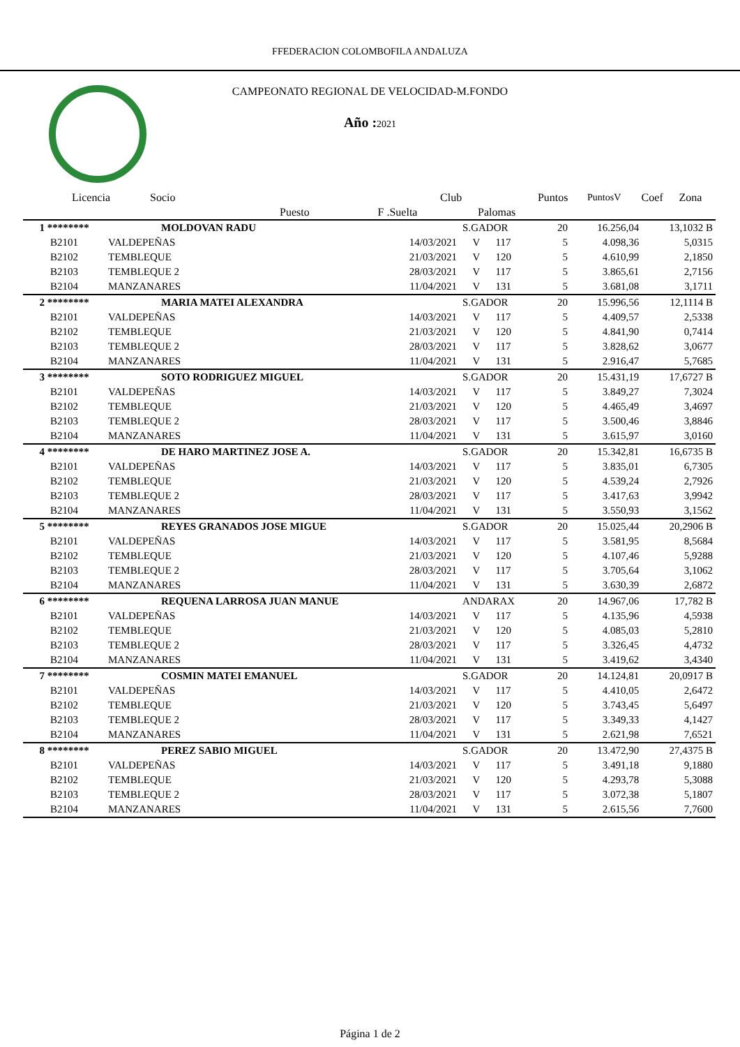FFEDERACION COLOMBOFILA ANDALUZA
CAMPEONATO REGIONAL DE VELOCIDAD-M.FONDO
Año : 2021
| Licencia | Socio | | Club | | Puntos | PuntosV | Coef | Zona |
| --- | --- | --- | --- | --- | --- | --- | --- | --- |
| | Puesto | F .Suelta | | Palomas | | | | |
| 1 ******** | MOLDOVAN RADU | | S.GADOR | | 20 | 16.256,04 | 13,1032 B |
| B2101 | VALDEPEÑAS | 14/03/2021 | V | 117 | 5 | 4.098,36 | 5,0315 |
| B2102 | TEMBLEQUE | 21/03/2021 | V | 120 | 5 | 4.610,99 | 2,1850 |
| B2103 | TEMBLEQUE 2 | 28/03/2021 | V | 117 | 5 | 3.865,61 | 2,7156 |
| B2104 | MANZANARES | 11/04/2021 | V | 131 | 5 | 3.681,08 | 3,1711 |
| 2 ******** | MARIA MATEI ALEXANDRA | | S.GADOR | | 20 | 15.996,56 | 12,1114 B |
| B2101 | VALDEPEÑAS | 14/03/2021 | V | 117 | 5 | 4.409,57 | 2,5338 |
| B2102 | TEMBLEQUE | 21/03/2021 | V | 120 | 5 | 4.841,90 | 0,7414 |
| B2103 | TEMBLEQUE 2 | 28/03/2021 | V | 117 | 5 | 3.828,62 | 3,0677 |
| B2104 | MANZANARES | 11/04/2021 | V | 131 | 5 | 2.916,47 | 5,7685 |
| 3 ******** | SOTO RODRIGUEZ MIGUEL | | S.GADOR | | 20 | 15.431,19 | 17,6727 B |
| B2101 | VALDEPEÑAS | 14/03/2021 | V | 117 | 5 | 3.849,27 | 7,3024 |
| B2102 | TEMBLEQUE | 21/03/2021 | V | 120 | 5 | 4.465,49 | 3,4697 |
| B2103 | TEMBLEQUE 2 | 28/03/2021 | V | 117 | 5 | 3.500,46 | 3,8846 |
| B2104 | MANZANARES | 11/04/2021 | V | 131 | 5 | 3.615,97 | 3,0160 |
| 4 ******** | DE HARO MARTINEZ JOSE A. | | S.GADOR | | 20 | 15.342,81 | 16,6735 B |
| B2101 | VALDEPEÑAS | 14/03/2021 | V | 117 | 5 | 3.835,01 | 6,7305 |
| B2102 | TEMBLEQUE | 21/03/2021 | V | 120 | 5 | 4.539,24 | 2,7926 |
| B2103 | TEMBLEQUE 2 | 28/03/2021 | V | 117 | 5 | 3.417,63 | 3,9942 |
| B2104 | MANZANARES | 11/04/2021 | V | 131 | 5 | 3.550,93 | 3,1562 |
| 5 ******** | REYES GRANADOS JOSE MIGUE | | S.GADOR | | 20 | 15.025,44 | 20,2906 B |
| B2101 | VALDEPEÑAS | 14/03/2021 | V | 117 | 5 | 3.581,95 | 8,5684 |
| B2102 | TEMBLEQUE | 21/03/2021 | V | 120 | 5 | 4.107,46 | 5,9288 |
| B2103 | TEMBLEQUE 2 | 28/03/2021 | V | 117 | 5 | 3.705,64 | 3,1062 |
| B2104 | MANZANARES | 11/04/2021 | V | 131 | 5 | 3.630,39 | 2,6872 |
| 6 ******** | REQUENA LARROSA JUAN MANUE | | ANDARAX | | 20 | 14.967,06 | 17,782 B |
| B2101 | VALDEPEÑAS | 14/03/2021 | V | 117 | 5 | 4.135,96 | 4,5938 |
| B2102 | TEMBLEQUE | 21/03/2021 | V | 120 | 5 | 4.085,03 | 5,2810 |
| B2103 | TEMBLEQUE 2 | 28/03/2021 | V | 117 | 5 | 3.326,45 | 4,4732 |
| B2104 | MANZANARES | 11/04/2021 | V | 131 | 5 | 3.419,62 | 3,4340 |
| 7 ******** | COSMIN MATEI EMANUEL | | S.GADOR | | 20 | 14.124,81 | 20,0917 B |
| B2101 | VALDEPEÑAS | 14/03/2021 | V | 117 | 5 | 4.410,05 | 2,6472 |
| B2102 | TEMBLEQUE | 21/03/2021 | V | 120 | 5 | 3.743,45 | 5,6497 |
| B2103 | TEMBLEQUE 2 | 28/03/2021 | V | 117 | 5 | 3.349,33 | 4,1427 |
| B2104 | MANZANARES | 11/04/2021 | V | 131 | 5 | 2.621,98 | 7,6521 |
| 8 ******** | PEREZ SABIO MIGUEL | | S.GADOR | | 20 | 13.472,90 | 27,4375 B |
| B2101 | VALDEPEÑAS | 14/03/2021 | V | 117 | 5 | 3.491,18 | 9,1880 |
| B2102 | TEMBLEQUE | 21/03/2021 | V | 120 | 5 | 4.293,78 | 5,3088 |
| B2103 | TEMBLEQUE 2 | 28/03/2021 | V | 117 | 5 | 3.072,38 | 5,1807 |
| B2104 | MANZANARES | 11/04/2021 | V | 131 | 5 | 2.615,56 | 7,7600 |
Página 1 de 2